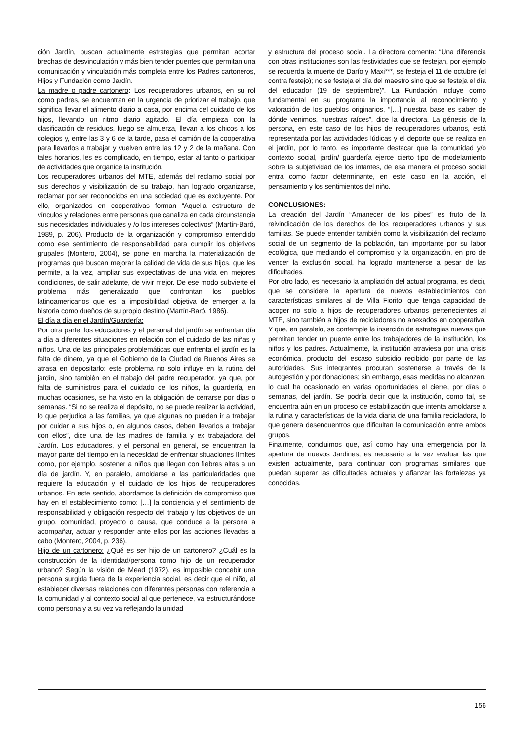ción Jardín, buscan actualmente estrategias que permitan acortar brechas de desvinculación y más bien tender puentes que permitan una comunicación y vinculación más completa entre los Padres cartoneros, Hijos y Fundación como Jardín.
La madre o padre cartonero: Los recuperadores urbanos, en su rol como padres, se encuentran en la urgencia de priorizar el trabajo, que significa llevar el alimento diario a casa, por encima del cuidado de los hijos, llevando un ritmo diario agitado. El día empieza con la clasificación de residuos, luego se almuerza, llevan a los chicos a los colegios y, entre las 3 y 6 de la tarde, pasa el camión de la cooperativa para llevarlos a trabajar y vuelven entre las 12 y 2 de la mañana. Con tales horarios, les es complicado, en tiempo, estar al tanto o participar de actividades que organice la institución.
Los recuperadores urbanos del MTE, además del reclamo social por sus derechos y visibilización de su trabajo, han logrado organizarse, reclamar por ser reconocidos en una sociedad que es excluyente. Por ello, organizados en cooperativas forman “Aquella estructura de vínculos y relaciones entre personas que canaliza en cada circunstancia sus necesidades individuales y /o los intereses colectivos” (Martín-Baró, 1989, p. 206). Producto de la organización y compromiso entendido como ese sentimiento de responsabilidad para cumplir los objetivos grupales (Montero, 2004), se pone en marcha la materialización de programas que buscan mejorar la calidad de vida de sus hijos, que les permite, a la vez, ampliar sus expectativas de una vida en mejores condiciones, de salir adelante, de vivir mejor. De ese modo subvierte el problema más generalizado que confrontan los pueblos latinoamericanos que es la imposibilidad objetiva de emerger a la historia como dueños de su propio destino (Martín-Baró, 1986).
El día a día en el Jardín/Guardería:
Por otra parte, los educadores y el personal del jardín se enfrentan día a día a diferentes situaciones en relación con el cuidado de las niñas y niños. Una de las principales problemáticas que enfrenta el jardín es la falta de dinero, ya que el Gobierno de la Ciudad de Buenos Aires se atrasa en depositarlo; este problema no solo influye en la rutina del jardín, sino también en el trabajo del padre recuperador, ya que, por falta de suministros para el cuidado de los niños, la guardería, en muchas ocasiones, se ha visto en la obligación de cerrarse por días o semanas. “Si no se realiza el depósito, no se puede realizar la actividad, lo que perjudica a las familias, ya que algunas no pueden ir a trabajar por cuidar a sus hijos o, en algunos casos, deben llevarlos a trabajar con ellos”, dice una de las madres de familia y ex trabajadora del Jardín. Los educadores, y el personal en general, se encuentran la mayor parte del tiempo en la necesidad de enfrentar situaciones límites como, por ejemplo, sostener a niños que llegan con fiebres altas a un día de jardín. Y, en paralelo, amoldarse a las particularidades que requiere la educación y el cuidado de los hijos de recuperadores urbanos. En este sentido, abordamos la definición de compromiso que hay en el establecimiento como: […] la conciencia y el sentimiento de responsabilidad y obligación respecto del trabajo y los objetivos de un grupo, comunidad, proyecto o causa, que conduce a la persona a acompañar, actuar y responder ante ellos por las acciones llevadas a cabo (Montero, 2004, p. 236).
Hijo de un cartonero: ¿Qué es ser hijo de un cartonero? ¿Cuál es la construcción de la identidad/persona como hijo de un recuperador urbano? Según la visión de Mead (1972), es imposible concebir una persona surgida fuera de la experiencia social, es decir que el niño, al establecer diversas relaciones con diferentes personas con referencia a la comunidad y al contexto social al que pertenece, va estructurándose como persona y a su vez va reflejando la unidad
y estructura del proceso social. La directora comenta: “Una diferencia con otras instituciones son las festividades que se festejan, por ejemplo se recuerda la muerte de Darío y Maxi***, se festeja el 11 de octubre (el contra festejo); no se festeja el día del maestro sino que se festeja el día del educador (19 de septiembre)”. La Fundación incluye como fundamental en su programa la importancia al reconocimiento y valoración de los pueblos originarios, “[…] nuestra base es saber de dónde venimos, nuestras raíces”, dice la directora. La génesis de la persona, en este caso de los hijos de recuperadores urbanos, está representada por las actividades lúdicas y el deporte que se realiza en el jardín, por lo tanto, es importante destacar que la comunidad y/o contexto social, jardín/ guardería ejerce cierto tipo de modelamiento sobre la subjetividad de los infantes, de esa manera el proceso social entra como factor determinante, en este caso en la acción, el pensamiento y los sentimientos del niño.
CONCLUSIONES:
La creación del Jardín “Amanecer de los pibes” es fruto de la reivindicación de los derechos de los recuperadores urbanos y sus familias. Se puede entender también como la visibilización del reclamo social de un segmento de la población, tan importante por su labor ecológica, que mediando el compromiso y la organización, en pro de vencer la exclusión social, ha logrado mantenerse a pesar de las dificultades.
Por otro lado, es necesario la ampliación del actual programa, es decir, que se considere la apertura de nuevos establecimientos con características similares al de Villa Fiorito, que tenga capacidad de acoger no solo a hijos de recuperadores urbanos pertenecientes al MTE, sino también a hijos de recicladores no anexados en cooperativa. Y que, en paralelo, se contemple la inserción de estrategias nuevas que permitan tender un puente entre los trabajadores de la institución, los niños y los padres. Actualmente, la institución atraviesa por una crisis económica, producto del escaso subsidio recibido por parte de las autoridades. Sus integrantes procuran sostenerse a través de la autogestión y por donaciones; sin embargo, esas medidas no alcanzan, lo cual ha ocasionado en varias oportunidades el cierre, por días o semanas, del jardín. Se podría decir que la institución, como tal, se encuentra aún en un proceso de estabilización que intenta amoldarse a la rutina y características de la vida diaria de una familia recicladora, lo que genera desencuentros que dificultan la comunicación entre ambos grupos.
Finalmente, concluimos que, así como hay una emergencia por la apertura de nuevos Jardines, es necesario a la vez evaluar las que existen actualmente, para continuar con programas similares que puedan superar las dificultades actuales y afianzar las fortalezas ya conocidas.
156